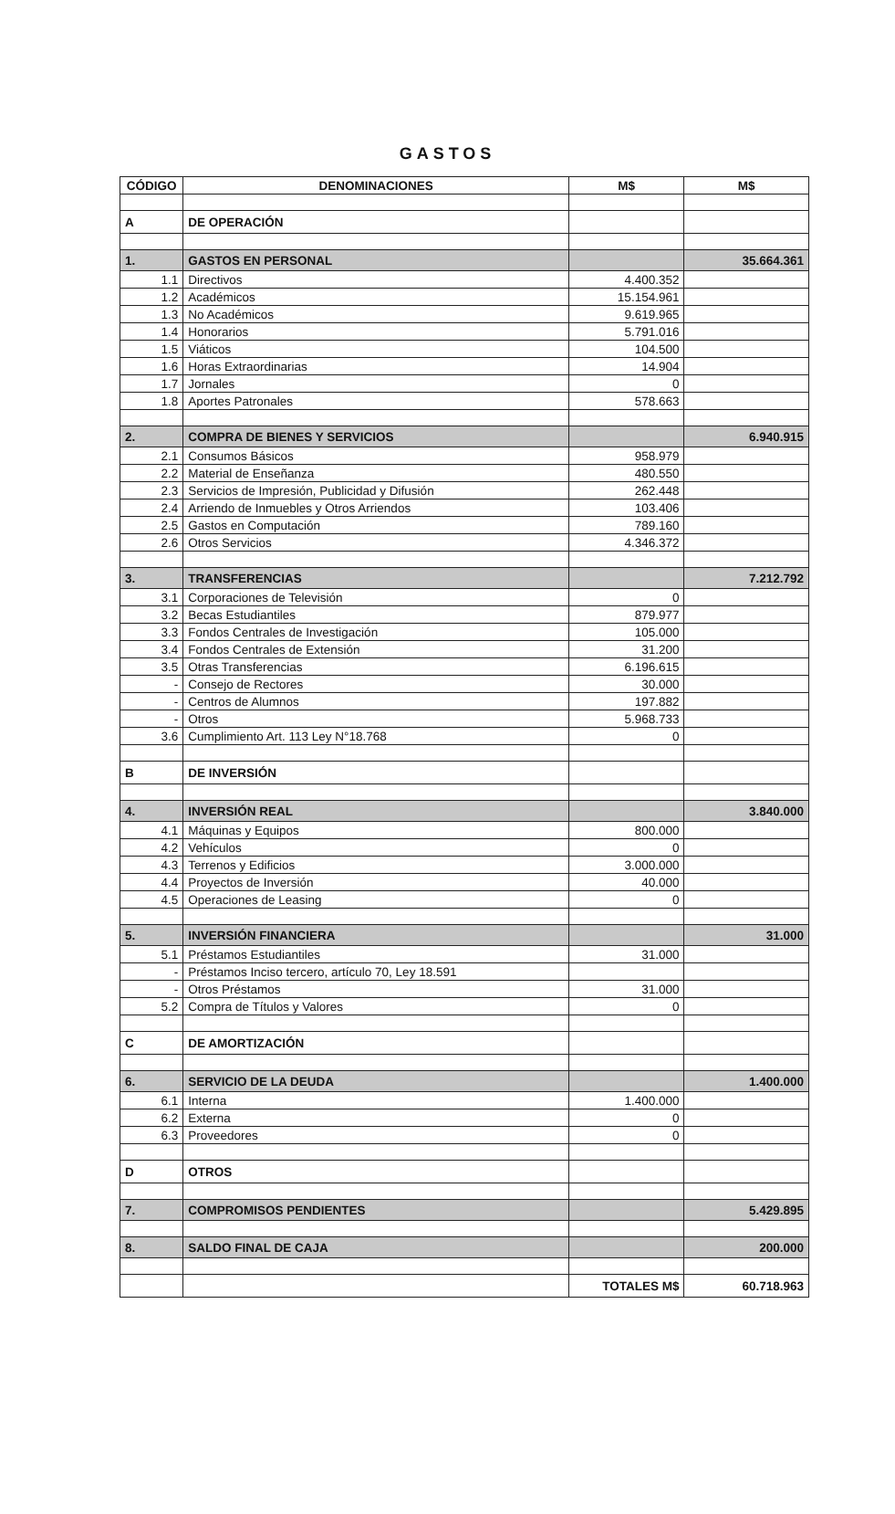GASTOS
| CÓDIGO | DENOMINACIONES | M$ | M$ |
| --- | --- | --- | --- |
| A | DE OPERACIÓN | | |
| 1. | GASTOS EN PERSONAL | | 35.664.361 |
| 1.1 | Directivos | 4.400.352 | |
| 1.2 | Académicos | 15.154.961 | |
| 1.3 | No Académicos | 9.619.965 | |
| 1.4 | Honorarios | 5.791.016 | |
| 1.5 | Viáticos | 104.500 | |
| 1.6 | Horas Extraordinarias | 14.904 | |
| 1.7 | Jornales | 0 | |
| 1.8 | Aportes Patronales | 578.663 | |
| 2. | COMPRA DE BIENES Y SERVICIOS | | 6.940.915 |
| 2.1 | Consumos Básicos | 958.979 | |
| 2.2 | Material de Enseñanza | 480.550 | |
| 2.3 | Servicios de Impresión, Publicidad y Difusión | 262.448 | |
| 2.4 | Arriendo de Inmuebles y Otros Arriendos | 103.406 | |
| 2.5 | Gastos en Computación | 789.160 | |
| 2.6 | Otros Servicios | 4.346.372 | |
| 3. | TRANSFERENCIAS | | 7.212.792 |
| 3.1 | Corporaciones de Televisión | 0 | |
| 3.2 | Becas Estudiantiles | 879.977 | |
| 3.3 | Fondos Centrales de Investigación | 105.000 | |
| 3.4 | Fondos Centrales de Extensión | 31.200 | |
| 3.5 | Otras Transferencias | 6.196.615 | |
| - | Consejo de Rectores | 30.000 | |
| - | Centros de Alumnos | 197.882 | |
| - | Otros | 5.968.733 | |
| 3.6 | Cumplimiento Art. 113 Ley N°18.768 | 0 | |
| B | DE INVERSIÓN | | |
| 4. | INVERSIÓN REAL | | 3.840.000 |
| 4.1 | Máquinas y Equipos | 800.000 | |
| 4.2 | Vehículos | 0 | |
| 4.3 | Terrenos y Edificios | 3.000.000 | |
| 4.4 | Proyectos de Inversión | 40.000 | |
| 4.5 | Operaciones de Leasing | 0 | |
| 5. | INVERSIÓN FINANCIERA | | 31.000 |
| 5.1 | Préstamos Estudiantiles | 31.000 | |
| - | Préstamos Inciso tercero, artículo 70, Ley 18.591 | | |
| - | Otros Préstamos | 31.000 | |
| 5.2 | Compra de Títulos y Valores | 0 | |
| C | DE AMORTIZACIÓN | | |
| 6. | SERVICIO DE LA DEUDA | | 1.400.000 |
| 6.1 | Interna | 1.400.000 | |
| 6.2 | Externa | 0 | |
| 6.3 | Proveedores | 0 | |
| D | OTROS | | |
| 7. | COMPROMISOS PENDIENTES | | 5.429.895 |
| 8. | SALDO FINAL DE CAJA | | 200.000 |
| | | TOTALES M$ | 60.718.963 |